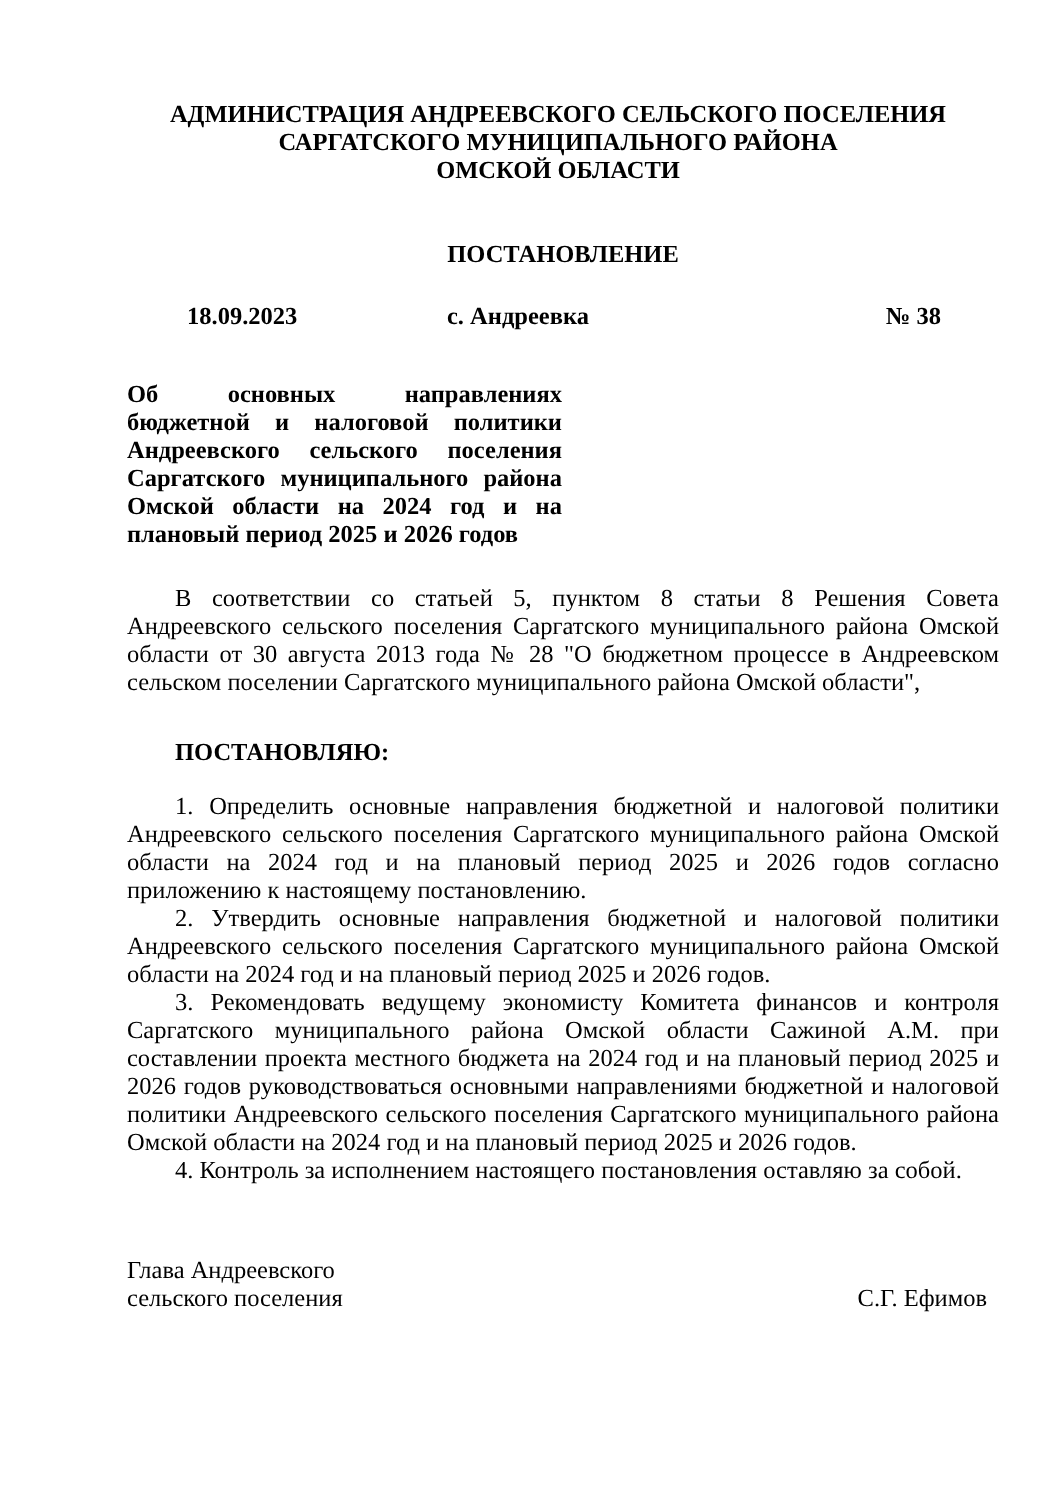АДМИНИСТРАЦИЯ АНДРЕЕВСКОГО СЕЛЬСКОГО ПОСЕЛЕНИЯ
САРГАТСКОГО МУНИЦИПАЛЬНОГО РАЙОНА
ОМСКОЙ ОБЛАСТИ
ПОСТАНОВЛЕНИЕ
18.09.2023 с. Андреевка № 38
Об основных направлениях бюджетной и налоговой политики Андреевского сельского поселения Саргатского муниципального района Омской области на 2024 год и на плановый период 2025 и 2026 годов
В соответствии со статьей 5, пунктом 8 статьи 8 Решения Совета Андреевского сельского поселения Саргатского муниципального района Омской области от 30 августа 2013 года № 28 "О бюджетном процессе в Андреевском сельском поселении Саргатского муниципального района Омской области",
ПОСТАНОВЛЯЮ:
1. Определить основные направления бюджетной и налоговой политики Андреевского сельского поселения Саргатского муниципального района Омской области на 2024 год и на плановый период 2025 и 2026 годов согласно приложению к настоящему постановлению.
2. Утвердить основные направления бюджетной и налоговой политики Андреевского сельского поселения Саргатского муниципального района Омской области на 2024 год и на плановый период 2025 и 2026 годов.
3. Рекомендовать ведущему экономисту Комитета финансов и контроля Саргатского муниципального района Омской области Сажиной А.М. при составлении проекта местного бюджета на 2024 год и на плановый период 2025 и 2026 годов руководствоваться основными направлениями бюджетной и налоговой политики Андреевского сельского поселения Саргатского муниципального района Омской области на 2024 год и на плановый период 2025 и 2026 годов.
4. Контроль за исполнением настоящего постановления оставляю за собой.
Глава Андреевского
сельского поселения
С.Г. Ефимов